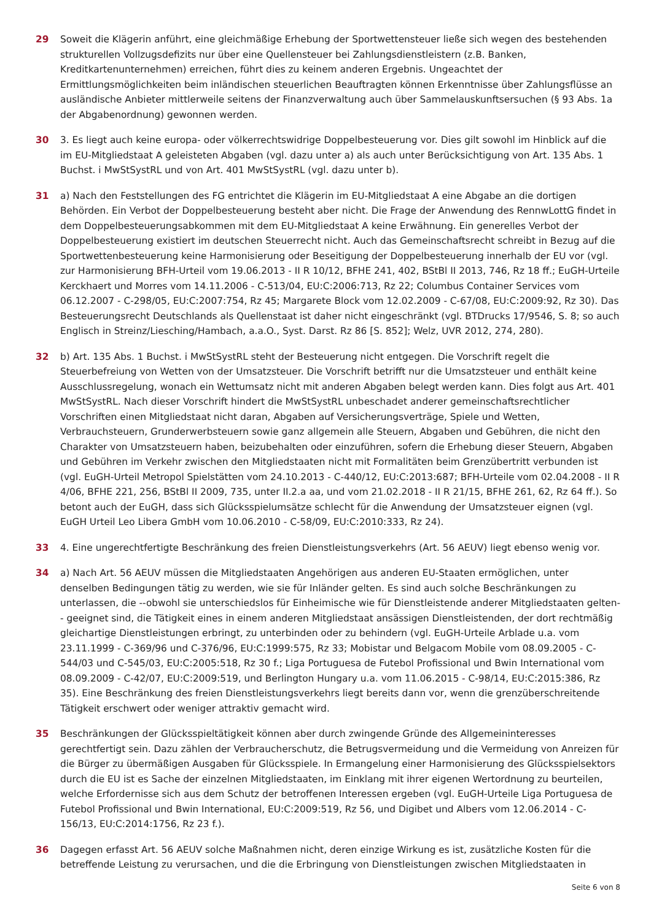29 Soweit die Klägerin anführt, eine gleichmäßige Erhebung der Sportwettensteuer ließe sich wegen des bestehenden strukturellen Vollzugsdefizits nur über eine Quellensteuer bei Zahlungsdienstleistern (z.B. Banken, Kreditkartenunternehmen) erreichen, führt dies zu keinem anderen Ergebnis. Ungeachtet der Ermittlungsmöglichkeiten beim inländischen steuerlichen Beauftragten können Erkenntnisse über Zahlungsflüsse an ausländische Anbieter mittlerweile seitens der Finanzverwaltung auch über Sammelauskunftsersuchen (§ 93 Abs. 1a der Abgabenordnung) gewonnen werden.
30 3. Es liegt auch keine europa- oder völkerrechtswidrige Doppelbesteuerung vor. Dies gilt sowohl im Hinblick auf die im EU-Mitgliedstaat A geleisteten Abgaben (vgl. dazu unter a) als auch unter Berücksichtigung von Art. 135 Abs. 1 Buchst. i MwStSystRL und von Art. 401 MwStSystRL (vgl. dazu unter b).
31 a) Nach den Feststellungen des FG entrichtet die Klägerin im EU-Mitgliedstaat A eine Abgabe an die dortigen Behörden. Ein Verbot der Doppelbesteuerung besteht aber nicht. Die Frage der Anwendung des RennwLottG findet in dem Doppelbesteuerungsabkommen mit dem EU-Mitgliedstaat A keine Erwähnung. Ein generelles Verbot der Doppelbesteuerung existiert im deutschen Steuerrecht nicht. Auch das Gemeinschaftsrecht schreibt in Bezug auf die Sportwettenbesteuerung keine Harmonisierung oder Beseitigung der Doppelbesteuerung innerhalb der EU vor (vgl. zur Harmonisierung BFH-Urteil vom 19.06.2013 - II R 10/12, BFHE 241, 402, BStBl II 2013, 746, Rz 18 ff.; EuGH-Urteile Kerckhaert und Morres vom 14.11.2006 - C-513/04, EU:C:2006:713, Rz 22; Columbus Container Services vom 06.12.2007 - C-298/05, EU:C:2007:754, Rz 45; Margarete Block vom 12.02.2009 - C-67/08, EU:C:2009:92, Rz 30). Das Besteuerungsrecht Deutschlands als Quellenstaat ist daher nicht eingeschränkt (vgl. BTDrucks 17/9546, S. 8; so auch Englisch in Streinz/Liesching/Hambach, a.a.O., Syst. Darst. Rz 86 [S. 852]; Welz, UVR 2012, 274, 280).
32 b) Art. 135 Abs. 1 Buchst. i MwStSystRL steht der Besteuerung nicht entgegen. Die Vorschrift regelt die Steuerbefreiung von Wetten von der Umsatzsteuer. Die Vorschrift betrifft nur die Umsatzsteuer und enthält keine Ausschlussregelung, wonach ein Wettumsatz nicht mit anderen Abgaben belegt werden kann. Dies folgt aus Art. 401 MwStSystRL. Nach dieser Vorschrift hindert die MwStSystRL unbeschadet anderer gemeinschaftsrechtlicher Vorschriften einen Mitgliedstaat nicht daran, Abgaben auf Versicherungsverträge, Spiele und Wetten, Verbrauchsteuern, Grunderwerbsteuern sowie ganz allgemein alle Steuern, Abgaben und Gebühren, die nicht den Charakter von Umsatzsteuern haben, beizubehalten oder einzuführen, sofern die Erhebung dieser Steuern, Abgaben und Gebühren im Verkehr zwischen den Mitgliedstaaten nicht mit Formalitäten beim Grenzübertritt verbunden ist (vgl. EuGH-Urteil Metropol Spielstätten vom 24.10.2013 - C-440/12, EU:C:2013:687; BFH-Urteile vom 02.04.2008 - II R 4/06, BFHE 221, 256, BStBl II 2009, 735, unter II.2.a aa, und vom 21.02.2018 - II R 21/15, BFHE 261, 62, Rz 64 ff.). So betont auch der EuGH, dass sich Glücksspielumsätze schlecht für die Anwendung der Umsatzsteuer eignen (vgl. EuGH Urteil Leo Libera GmbH vom 10.06.2010 - C-58/09, EU:C:2010:333, Rz 24).
33 4. Eine ungerechtfertigte Beschränkung des freien Dienstleistungsverkehrs (Art. 56 AEUV) liegt ebenso wenig vor.
34 a) Nach Art. 56 AEUV müssen die Mitgliedstaaten Angehörigen aus anderen EU-Staaten ermöglichen, unter denselben Bedingungen tätig zu werden, wie sie für Inländer gelten. Es sind auch solche Beschränkungen zu unterlassen, die --obwohl sie unterschiedslos für Einheimische wie für Dienstleistende anderer Mitgliedstaaten gelten-- geeignet sind, die Tätigkeit eines in einem anderen Mitgliedstaat ansässigen Dienstleistenden, der dort rechtmäßig gleichartige Dienstleistungen erbringt, zu unterbinden oder zu behindern (vgl. EuGH-Urteile Arblade u.a. vom 23.11.1999 - C-369/96 und C-376/96, EU:C:1999:575, Rz 33; Mobistar und Belgacom Mobile vom 08.09.2005 - C-544/03 und C-545/03, EU:C:2005:518, Rz 30 f.; Liga Portuguesa de Futebol Profissional und Bwin International vom 08.09.2009 - C-42/07, EU:C:2009:519, und Berlington Hungary u.a. vom 11.06.2015 - C-98/14, EU:C:2015:386, Rz 35). Eine Beschränkung des freien Dienstleistungsverkehrs liegt bereits dann vor, wenn die grenzüberschreitende Tätigkeit erschwert oder weniger attraktiv gemacht wird.
35 Beschränkungen der Glücksspieltätigkeit können aber durch zwingende Gründe des Allgemeininteresses gerechtfertigt sein. Dazu zählen der Verbraucherschutz, die Betrugsvermeidung und die Vermeidung von Anreizen für die Bürger zu übermäßigen Ausgaben für Glücksspiele. In Ermangelung einer Harmonisierung des Glücksspielsektors durch die EU ist es Sache der einzelnen Mitgliedstaaten, im Einklang mit ihrer eigenen Wertordnung zu beurteilen, welche Erfordernisse sich aus dem Schutz der betroffenen Interessen ergeben (vgl. EuGH-Urteile Liga Portuguesa de Futebol Profissional und Bwin International, EU:C:2009:519, Rz 56, und Digibet und Albers vom 12.06.2014 - C-156/13, EU:C:2014:1756, Rz 23 f.).
36 Dagegen erfasst Art. 56 AEUV solche Maßnahmen nicht, deren einzige Wirkung es ist, zusätzliche Kosten für die betreffende Leistung zu verursachen, und die die Erbringung von Dienstleistungen zwischen Mitgliedstaaten in
Seite 6 von 8